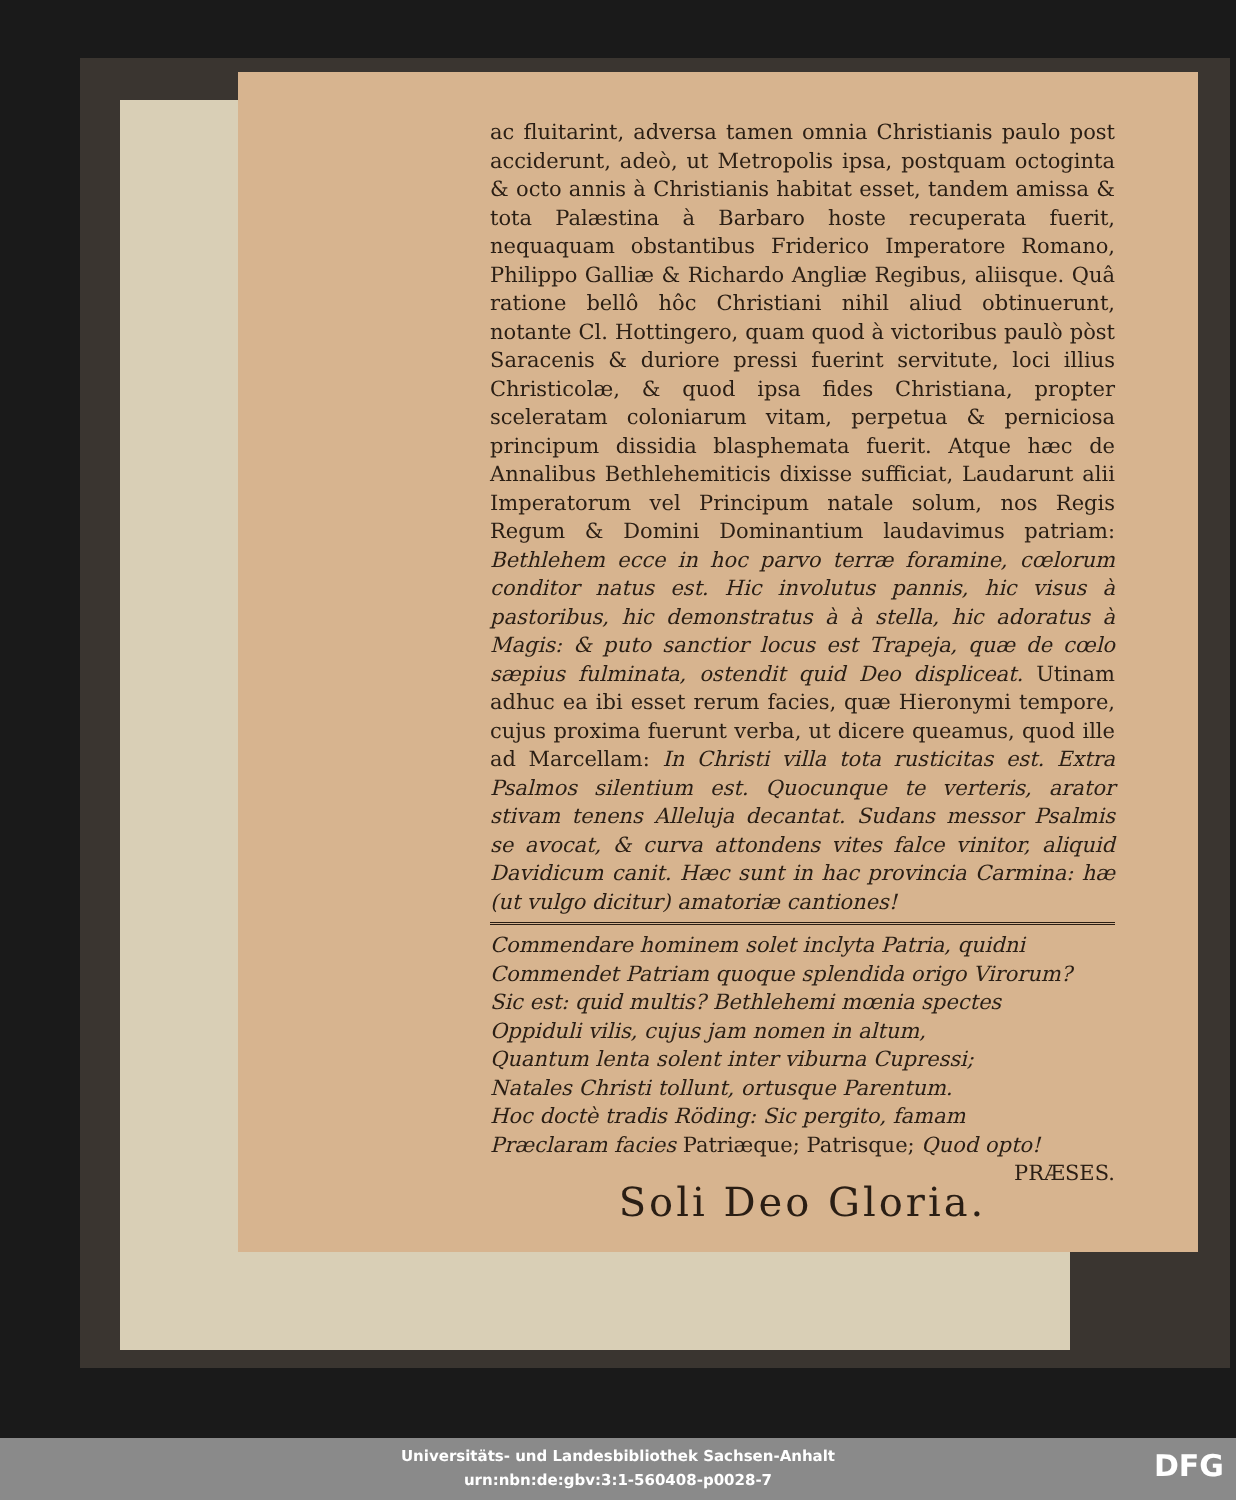ac fluitarint, adversa tamen omnia Christianis paulo post acciderunt, adeò, ut Metropolis ipsa, postquam octoginta & octo annis à Christianis habitat esset, tandem amissa & tota Palæstina à Barbaro hoste recuperata fuerit, nequaquam obstantibus Friderico Imperatore Romano, Philippo Galliæ & Richardo Angliæ Regibus, aliisque. Quâ ratione bellô hôc Christiani nihil aliud obtinuerunt, notante Cl. Hottingero, quam quod à victoribus paulò pòst Saracenis & duriore pressi fuerint servitute, loci illius Christicolæ, & quod ipsa fides Christiana, propter sceleratam coloniarum vitam, perpetua & perniciosa principum dissidia blasphemata fuerit. Atque hæc de Annalibus Bethlehemiticis dixisse sufficiat, Laudarunt alii Imperatorum vel Principum natale solum, nos Regis Regum & Domini Dominantium laudavimus patriam: Bethlehem ecce in hoc parvo terræ foramine, cœlorum conditor natus est. Hic involutus pannis, hic visus à pastoribus, hic demonstratus à à stella, hic adoratus à Magis: & puto sanctior locus est Trapeja, quæ de cœlo sæpius fulminata, ostendit quid Deo displiceat. Utinam adhuc ea ibi esset rerum facies, quæ Hieronymi tempore, cujus proxima fuerunt verba, ut dicere queamus, quod ille ad Marcellam: In Christi villa tota rusticitas est. Extra Psalmos silentium est. Quocunque te verteris, arator stivam tenens Alleluja decantat. Sudans messor Psalmis se avocat, & curva attondens vites falce vinitor, aliquid Davidicum canit. Hæc sunt in hac provincia Carmina: hæ (ut vulgo dicitur) amatoriæ cantiones!
Commendare hominem solet inclyta Patria, quidni
Commendet Patriam quoque splendida origo Virorum?
Sic est: quid multis? Bethlehemi mœnia spectes
Oppiduli vilis, cujus jam nomen in altum,
Quantum lenta solent inter viburna Cupressi;
Natales Christi tollunt, ortusque Parentum.
Hoc doctè tradis Röding: Sic pergito, famam
Præclaram facies Patriæque; Patrisque; Quod opto!
PRÆSES.
Soli Deo Gloria.
Universitäts- und Landesbibliothek Sachsen-Anhalt
urn:nbn:de:gbv:3:1-560408-p0028-7
DFG